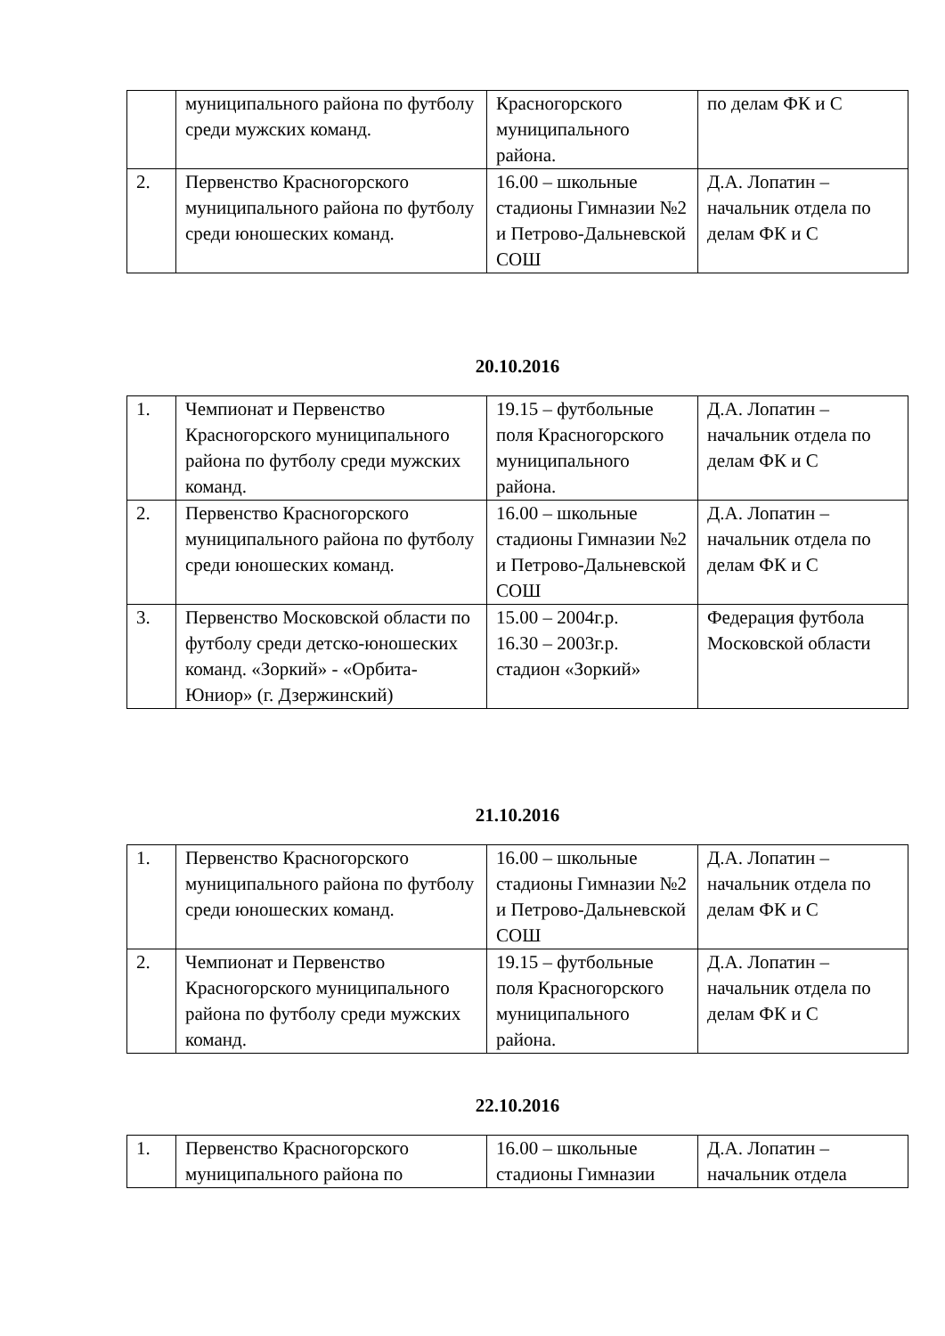| | муниципального района по футболу среди мужских команд. | Красногорского муниципального района. | по делам ФК и С |
| 2. | Первенство Красногорского муниципального района по футболу среди юношеских команд. | 16.00 – школьные стадионы Гимназии №2 и Петрово-Дальневской СОШ | Д.А. Лопатин – начальник отдела по делам ФК и С |
20.10.2016
| 1. | Чемпионат и Первенство Красногорского муниципального района по футболу среди мужских команд. | 19.15 – футбольные поля Красногорского муниципального района. | Д.А. Лопатин – начальник отдела по делам ФК и С |
| 2. | Первенство Красногорского муниципального района по футболу среди юношеских команд. | 16.00 – школьные стадионы Гимназии №2 и Петрово-Дальневской СОШ | Д.А. Лопатин – начальник отдела по делам ФК и С |
| 3. | Первенство Московской области по футболу среди детско-юношеских команд. «Зоркий» - «Орбита-Юниор» (г. Дзержинский) | 15.00 – 2004г.р. 16.30 – 2003г.р. стадион «Зоркий» | Федерация футбола Московской области |
21.10.2016
| 1. | Первенство Красногорского муниципального района по футболу среди юношеских команд. | 16.00 – школьные стадионы Гимназии №2 и Петрово-Дальневской СОШ | Д.А. Лопатин – начальник отдела по делам ФК и С |
| 2. | Чемпионат и Первенство Красногорского муниципального района по футболу среди мужских команд. | 19.15 – футбольные поля Красногорского муниципального района. | Д.А. Лопатин – начальник отдела по делам ФК и С |
22.10.2016
| 1. | Первенство Красногорского муниципального района по | 16.00 – школьные стадионы Гимназии | Д.А. Лопатин – начальник отдела |